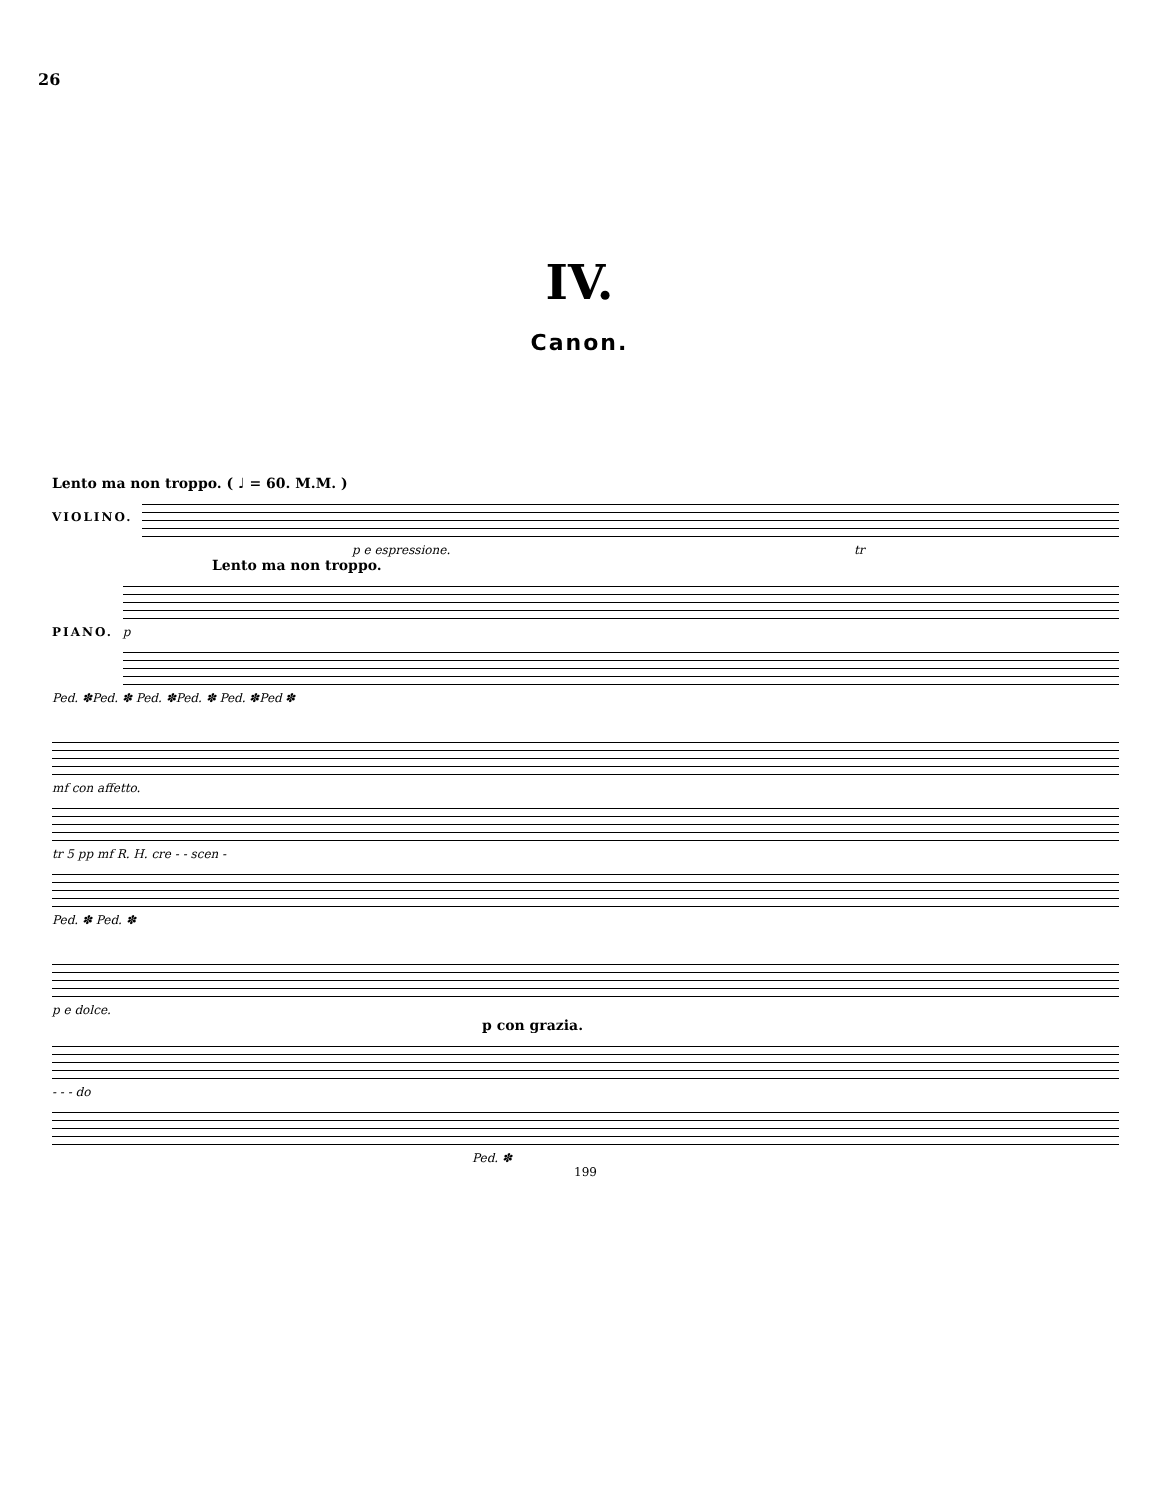26
IV.
Canon.
Lento ma non troppo. ( ♩ = 60. M.M. )
VIOLINO.
p e espressione. tr
Lento ma non troppo.
PIANO. p
Ped. ✽Ped. ✽ Ped. ✽Ped. ✽ Ped. ✽Ped ✽
mf con affetto.
tr 5 pp mf R. H. cre - - scen -
Ped. ✽ Ped. ✽
p e dolce.
p con grazia.
- - - do
Ped. ✽
199